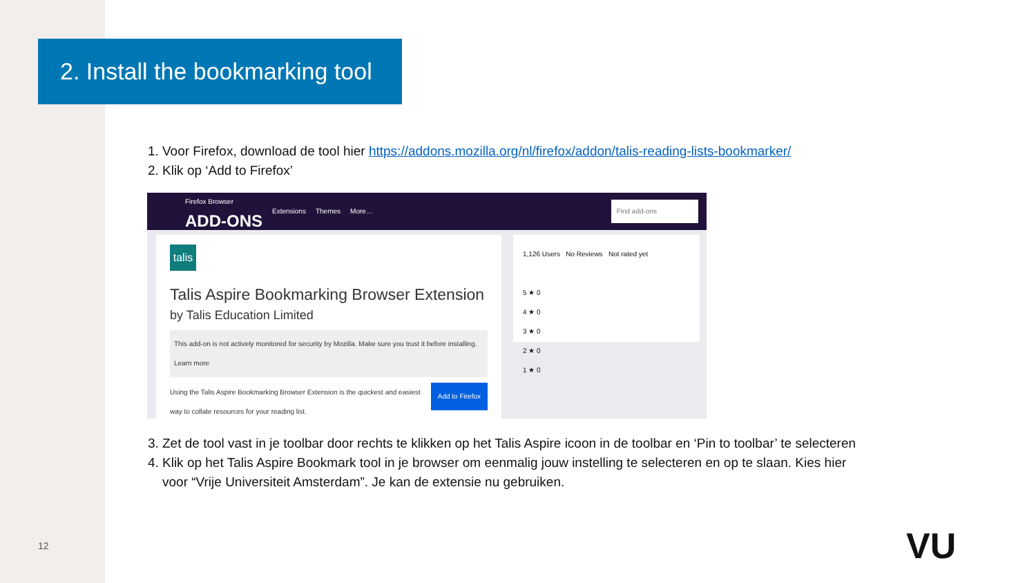2. Install the bookmarking tool
1. Voor Firefox, download de tool hier https://addons.mozilla.org/nl/firefox/addon/talis-reading-lists-bookmarker/
2. Klik op ‘Add to Firefox’
Firefox Browser
ADD-ONS
Extensions Themes More… Find add-ons
talis
Talis Aspire Bookmarking Browser Extension
by Talis Education Limited
This add-on is not actively monitored for security by Mozilla. Make sure you trust it before installing.
Learn more
Add to Firefox Using the Talis Aspire Bookmarking Browser Extension is the quickest and easiest way to collate resources for your reading list.
1,126 Users No Reviews Not rated yet
5 ★ 0
4 ★ 0
3 ★ 0
2 ★ 0
1 ★ 0
3. Zet de tool vast in je toolbar door rechts te klikken op het Talis Aspire icoon in de toolbar en ‘Pin to toolbar’ te selecteren
4. Klik op het Talis Aspire Bookmark tool in je browser om eenmalig jouw instelling te selecteren en op te slaan. Kies hier voor “Vrije Universiteit Amsterdam”. Je kan de extensie nu gebruiken.
12 VU